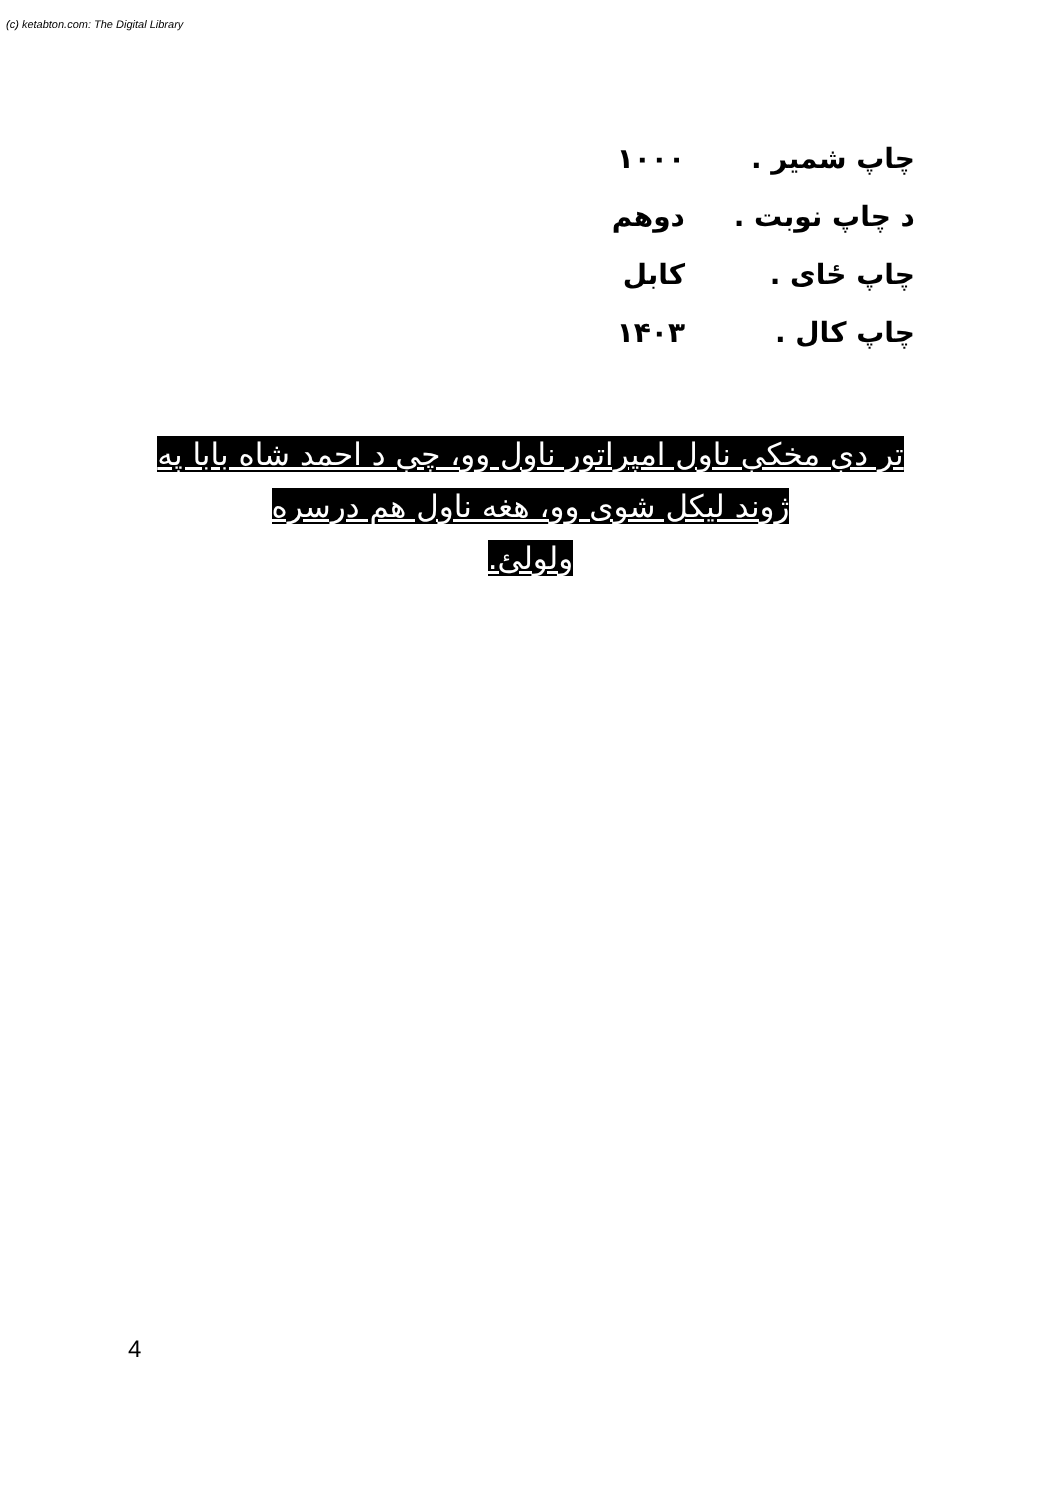(c) ketabton.com: The Digital Library
چاپ شمیر . ۱۰۰۰
د چاپ نوبت . دوهم
چاپ ځای . کابل
چاپ کال . ۱۴۰۳
تر دې مخکې ناول امپراتور ناول وو، چې د احمد شاه بابا په ژوند لیکل شوی وو، هغه ناول هم درسره
ولولئ.
4